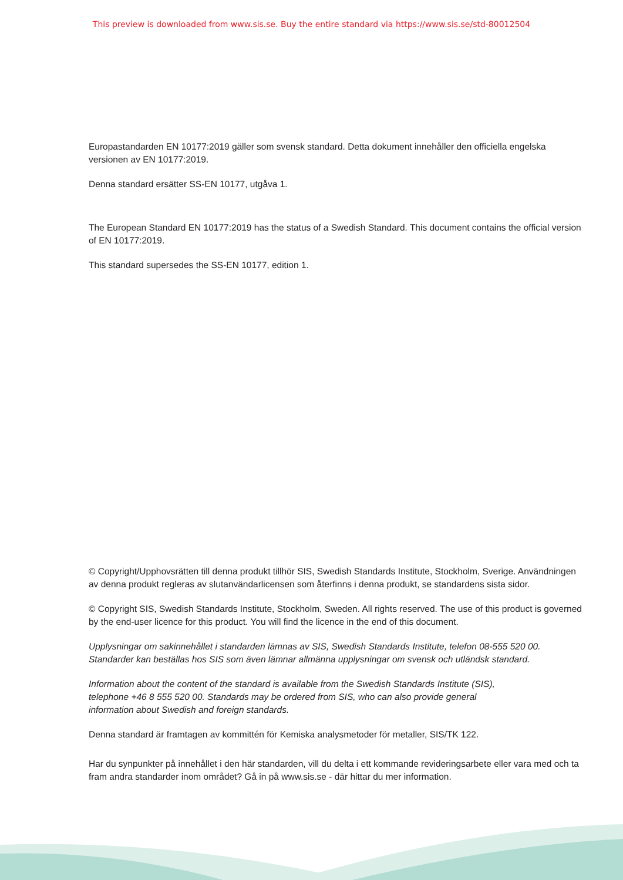This preview is downloaded from www.sis.se. Buy the entire standard via https://www.sis.se/std-80012504
Europastandarden EN 10177:2019 gäller som svensk standard. Detta dokument innehåller den officiella engelska versionen av EN 10177:2019.
Denna standard ersätter SS-EN 10177, utgåva 1.
The European Standard EN 10177:2019 has the status of a Swedish Standard. This document contains the official version of EN 10177:2019.
This standard supersedes the SS-EN 10177, edition 1.
© Copyright/Upphovsrätten till denna produkt tillhör SIS, Swedish Standards Institute, Stockholm, Sverige. Användningen av denna produkt regleras av slutanvändarlicensen som återfinns i denna produkt, se standardens sista sidor.
© Copyright SIS, Swedish Standards Institute, Stockholm, Sweden. All rights reserved. The use of this product is governed by the end-user licence for this product. You will find the licence in the end of this document.
Upplysningar om sakinnehållet i standarden lämnas av SIS, Swedish Standards Institute, telefon 08-555 520 00. Standarder kan beställas hos SIS som även lämnar allmänna upplysningar om svensk och utländsk standard.
Information about the content of the standard is available from the Swedish Standards Institute (SIS),
telephone +46 8 555 520 00. Standards may be ordered from SIS, who can also provide general
information about Swedish and foreign standards.
Denna standard är framtagen av kommittén för Kemiska analysmetoder för metaller, SIS/TK 122.
Har du synpunkter på innehållet i den här standarden, vill du delta i ett kommande revideringsarbete eller vara med och ta fram andra standarder inom området? Gå in på www.sis.se - där hittar du mer information.